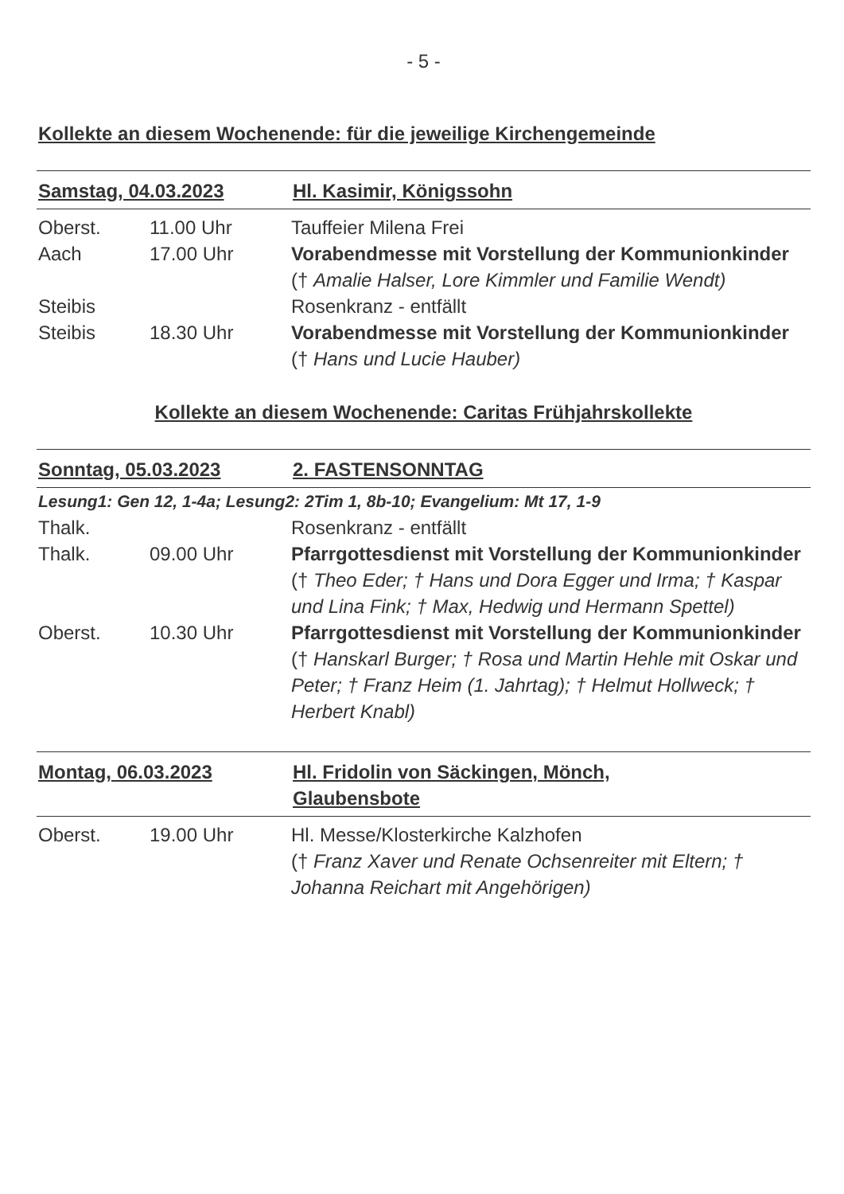- 5 -
Kollekte an diesem Wochenende: für die jeweilige Kirchengemeinde
Samstag, 04.03.2023 Hl. Kasimir, Königssohn
Oberst. 11.00 Uhr Tauffeier Milena Frei
Aach 17.00 Uhr Vorabendmesse mit Vorstellung der Kommunionkinder
(† Amalie Halser, Lore Kimmler und Familie Wendt)
Steibis Rosenkranz - entfällt
Steibis 18.30 Uhr Vorabendmesse mit Vorstellung der Kommunionkinder
(† Hans und Lucie Hauber)
Kollekte an diesem Wochenende: Caritas Frühjahrskollekte
Sonntag, 05.03.2023 2. FASTENSONNTAG
Lesung1: Gen 12, 1-4a; Lesung2: 2Tim 1, 8b-10; Evangelium: Mt 17, 1-9
Thalk. Rosenkranz - entfällt
Thalk. 09.00 Uhr Pfarrgottesdienst mit Vorstellung der Kommunionkinder
(† Theo Eder; † Hans und Dora Egger und Irma; † Kaspar und Lina Fink; † Max, Hedwig und Hermann Spettel)
Oberst. 10.30 Uhr Pfarrgottesdienst mit Vorstellung der Kommunionkinder
(† Hanskarl Burger; † Rosa und Martin Hehle mit Oskar und Peter; † Franz Heim (1. Jahrtag); † Helmut Hollweck; † Herbert Knabl)
Montag, 06.03.2023 Hl. Fridolin von Säckingen, Mönch,
Glaubensbote
Oberst. 19.00 Uhr Hl. Messe/Klosterkirche Kalzhofen
(† Franz Xaver und Renate Ochsenreiter mit Eltern; † Johanna Reichart mit Angehörigen)